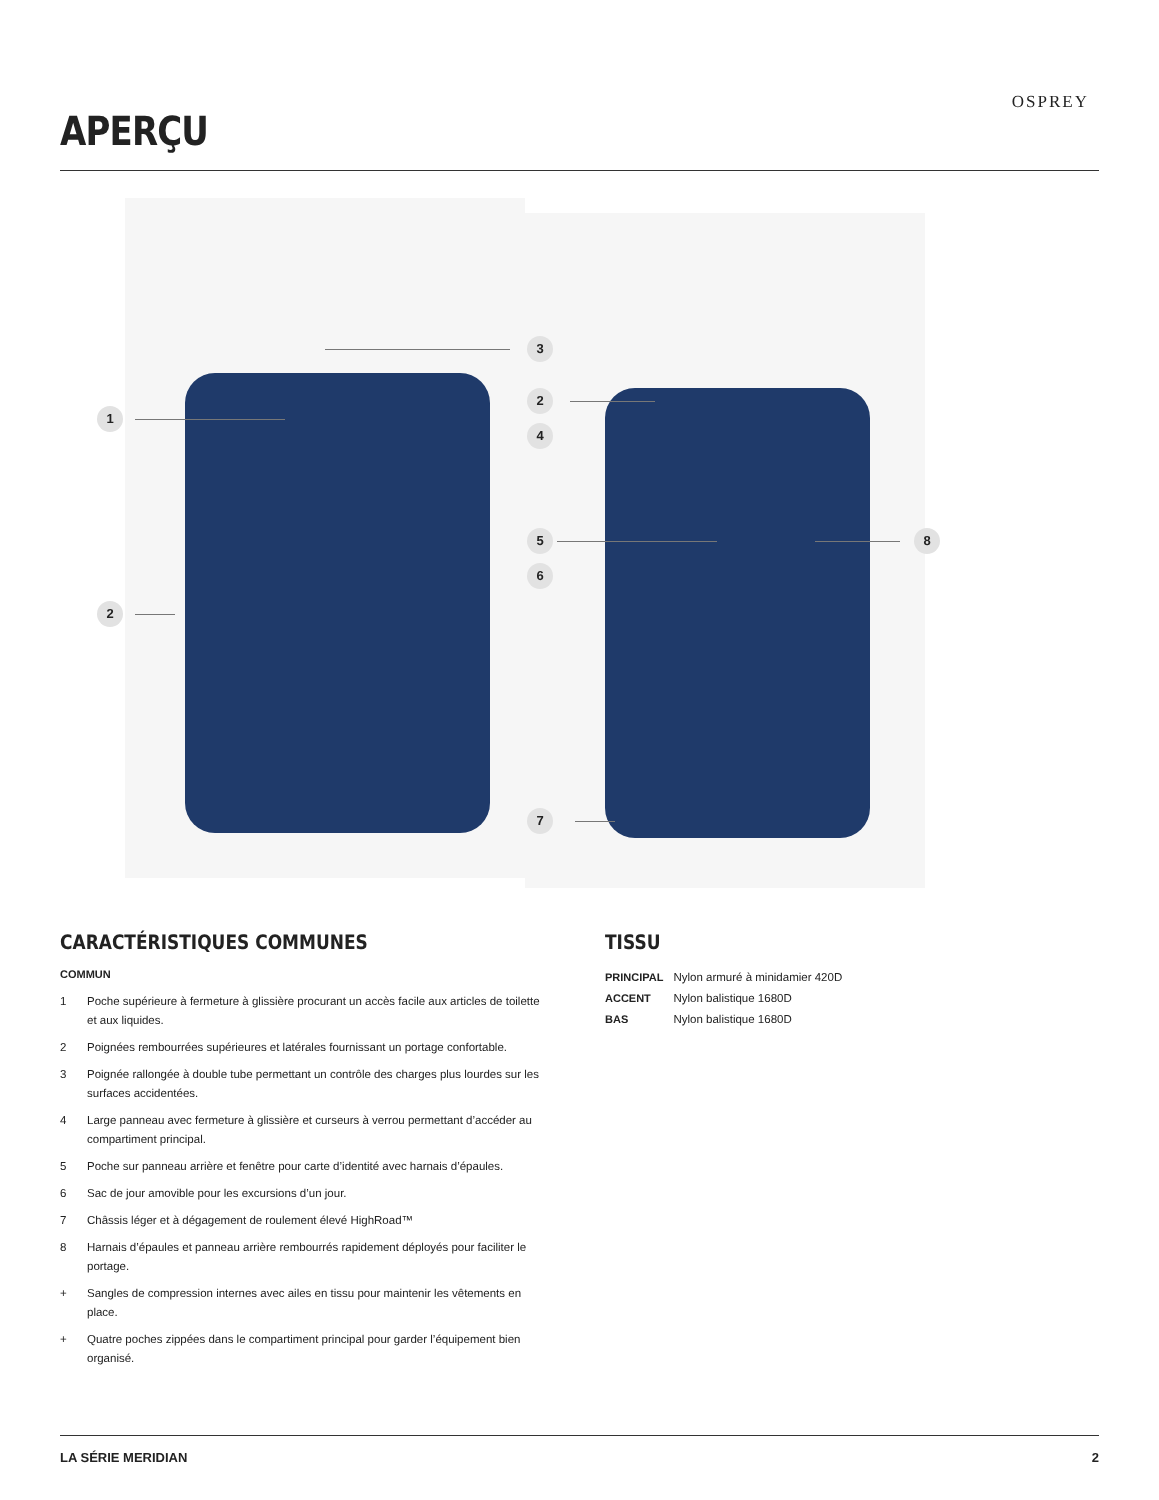APERÇU
OSPREY
1
2
3
2
4
5
6
7
8
CARACTÉRISTIQUES COMMUNES
COMMUN
1 Poche supérieure à fermeture à glissière procurant un accès facile aux articles de toilette et aux liquides.
2 Poignées rembourrées supérieures et latérales fournissant un portage confortable.
3 Poignée rallongée à double tube permettant un contrôle des charges plus lourdes sur les surfaces accidentées.
4 Large panneau avec fermeture à glissière et curseurs à verrou permettant d’accéder au compartiment principal.
5 Poche sur panneau arrière et fenêtre pour carte d’identité avec harnais d’épaules.
6 Sac de jour amovible pour les excursions d’un jour.
7 Châssis léger et à dégagement de roulement élevé HighRoad™
8 Harnais d’épaules et panneau arrière rembourrés rapidement déployés pour faciliter le portage.
+ Sangles de compression internes avec ailes en tissu pour maintenir les vêtements en place.
+ Quatre poches zippées dans le compartiment principal pour garder l’équipement bien organisé.
TISSU
| PRINCIPAL | Nylon armuré à minidamier 420D |
| ACCENT | Nylon balistique 1680D |
| BAS | Nylon balistique 1680D |
LA SÉRIE MERIDIAN 2